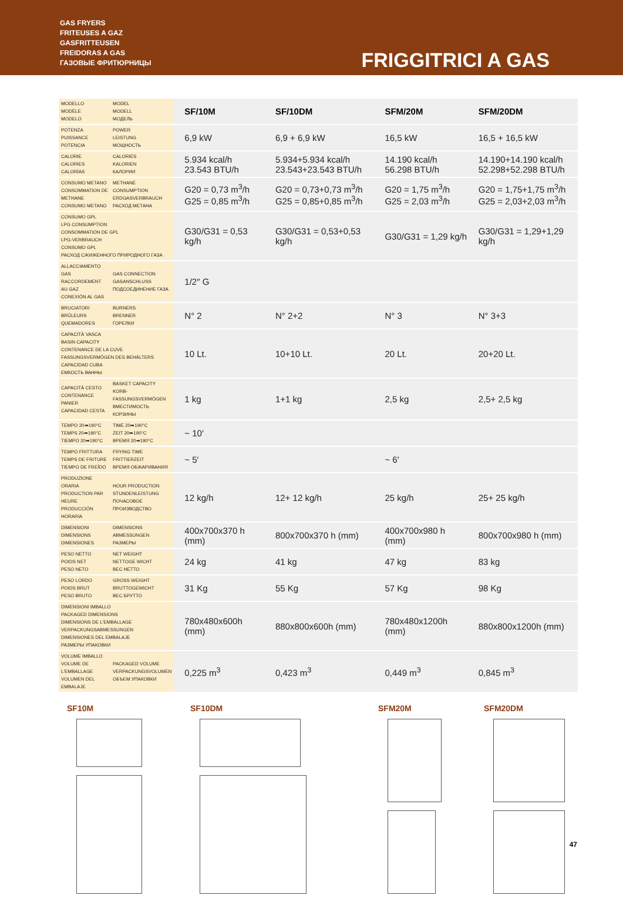GAS FRYERS
FRITEUSES A GAZ
GASFRITTEUSEN
FREIDORAS A GAS
ГАЗОВЫЕ ФРИТЮРНИЦЫ
FRIGGITRICI A GAS
| MODELLO MODÈLE MODELO | MODEL MODELL МОДЕЛЬ | SF/10M | SF/10DM | SFM/20M | SFM/20DM |
| POTENZA PUISSANCE POTENCIA | POWER LEISTUNG МОЩНОСТЬ | 6,9 kW | 6,9 + 6,9 kW | 16,5 kW | 16,5 + 16,5 kW |
| CALORIE CALORIES CALORÍAS | CALORIES KALORIEN КАЛОРИИ | 5.934 kcal/h 23.543 BTU/h | 5.934+5.934 kcal/h 23.543+23.543 BTU/h | 14.190 kcal/h 56.298 BTU/h | 14.190+14.190 kcal/h 52.298+52.298 BTU/h |
| CONSUMO METANO CONSOMMATION DE METHANE CONSUMO METANO | METHANE CONSUMPTION ERDGASVERBRAUCH РАСХОД МЕТАНА | G20 = 0,73 m<sup>3</sup>/h G25 = 0,85 m<sup>3</sup>/h | G20 = 0,73+0,73 m<sup>3</sup>/h G25 = 0,85+0,85 m<sup>3</sup>/h | G20 = 1,75 m<sup>3</sup>/h G25 = 2,03 m<sup>3</sup>/h | G20 = 1,75+1,75 m<sup>3</sup>/h G25 = 2,03+2,03 m<sup>3</sup>/h |
| CONSUMO GPL LPG CONSUMPTION CONSOMMATION DE GPL LPG-VERBRAUCH CONSUMO GPL РАСХОД СЖИЖЕННОГО ПРИРОДНОГО ГАЗА | | G30/G31 = 0,53 kg/h | G30/G31 = 0,53+0,53 kg/h | G30/G31 = 1,29 kg/h | G30/G31 = 1,29+1,29 kg/h |
| ALLACCIAMENTO GAS RACCORDEMENT AU GAZ CONEXIÓN AL GAS | GAS CONNECTION GASANSCHLUSS ПОДСОЕДИНЕНИЕ ГАЗА | 1/2″ G | | | |
| BRUCIATORI BRÛLEURS QUEMADORES | BURNERS BRENNER ГОРЕЛКИ | N° 2 | N° 2+2 | N° 3 | N° 3+3 |
| CAPACITÀ VASCA BASIN CAPACITY CONTENANCE DE LA CUVE FASSUNGSVERMÖGEN DES BEHÄLTERS CAPACIDAD CUBA ЕМКОСТЬ ВАННЫ | | 10 Lt. | 10+10 Lt. | 20 Lt. | 20+20 Lt. |
| CAPACITÀ CESTO CONTENANCE PANIER CAPACIDAD CESTA | BASKET CAPACITY KORB-FASSUNGSVERMÖGEN ВМЕСТИМОСТЬ КОРЗИНЫ | 1 kg | 1+1 kg | 2,5 kg | 2,5+ 2,5 kg |
| TEMPO 20➡190°C TEMPS 20➡190°C TIEMPO 20➡190°C | TIME 20➡190°C ZEIT 20➡190°C ВРЕМЯ 20➡190°C | ~ 10′ | | | |
| TEMPO FRITTURA TEMPS DE FRITURE TIEMPO DE FREÍDO | FRYING TIME FRITTIERZEIT ВРЕМЯ ОБЖАРИВАНИЯ | ~ 5′ | | ~ 6′ | |
| PRODUZIONE ORARIA PRODUCTION PAR HEURE PRODUCCIÓN HORARIA | HOUR PRODUCTION STUNDENLEISTUNG ПОЧАСОВОЕ ПРОИЗВОДСТВО | 12 kg/h | 12+ 12 kg/h | 25 kg/h | 25+ 25 kg/h |
| DIMENSIONI DIMENSIONS DIMENSIONES | DIMENSIONS ABMESSUNGEN РАЗМЕРЫ | 400x700x370 h (mm) | 800x700x370 h (mm) | 400x700x980 h (mm) | 800x700x980 h (mm) |
| PESO NETTO POIDS NET PESO NETO | NET WEIGHT NETTOGE WICHT ВЕС НЕТТО | 24 kg | 41 kg | 47 kg | 83 kg |
| PESO LORDO POIDS BRUT PESO BRUTO | GROSS WEIGHT BRUTTOGEWICHT ВЕС БРУТТО | 31 Kg | 55 Kg | 57 Kg | 98 Kg |
| DIMENSIONI IMBALLO PACKAGED DIMENSIONS DIMENSIONS DE L'EMBALLAGE VERPACKUNGSABMESSUNGEN DIMENSIONES DEL EMBALAJE РАЗМЕРЫ УПАКОВКИ | | 780x480x600h (mm) | 880x800x600h (mm) | 780x480x1200h (mm) | 880x800x1200h (mm) |
| VOLUME IMBALLO VOLUME DE L'EMBALLAGE VOLUMEN DEL EMBALAJE | PACKAGED VOLUME VERPACKUNGSVOLUMEN ОБЪЕМ УПАКОВКИ | 0,225 m<sup>3</sup> | 0,423 m<sup>3</sup> | 0,449 m<sup>3</sup> | 0,845 m<sup>3</sup> |
SF10M SF10DM SFM20M SFM20DM
47